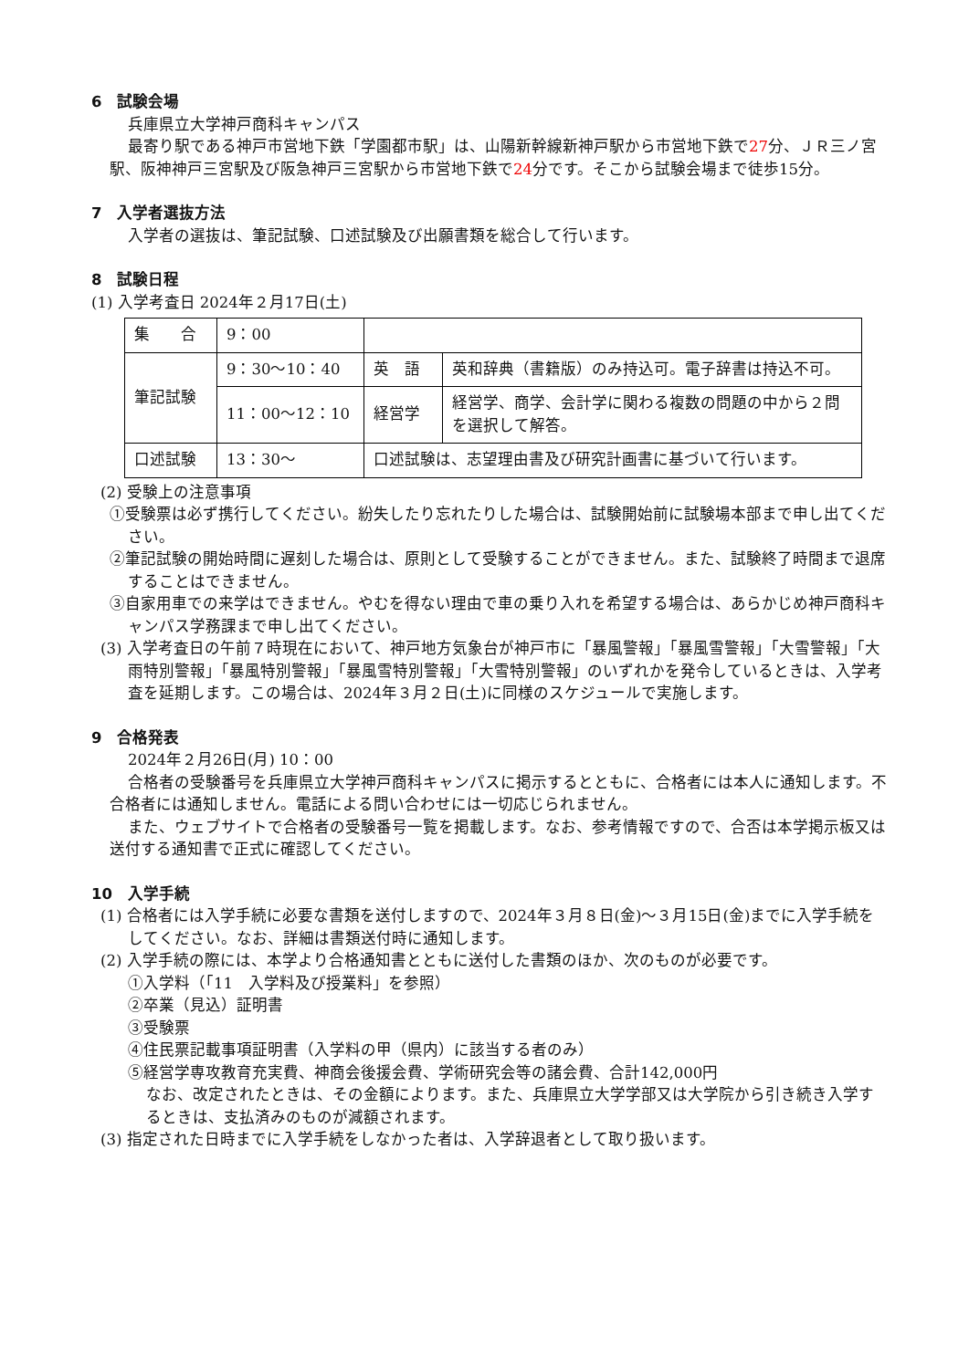6　試験会場
兵庫県立大学神戸商科キャンパス
最寄り駅である神戸市営地下鉄「学園都市駅」は、山陽新幹線新神戸駅から市営地下鉄で27分、ＪＲ三ノ宮駅、阪神神戸三宮駅及び阪急神戸三宮駅から市営地下鉄で24分です。そこから試験会場まで徒歩15分。
7　入学者選抜方法
入学者の選抜は、筆記試験、口述試験及び出願書類を総合して行います。
8　試験日程
(1) 入学考査日 2024年２月17日(土)
| 集 合 | 9：00 | | |
| 筆記試験 | 9：30～10：40 | 英 語 | 英和辞典（書籍版）のみ持込可。電子辞書は持込不可。 |
| | 11：00～12：10 | 経営学 | 経営学、商学、会計学に関わる複数の問題の中から２問を選択して解答。 |
| 口述試験 | 13：30～ | 口述試験は、志望理由書及び研究計画書に基づいて行います。 | |
(2) 受験上の注意事項
①受験票は必ず携行してください。紛失したり忘れたりした場合は、試験開始前に試験場本部まで申し出てください。
②筆記試験の開始時間に遅刻した場合は、原則として受験することができません。また、試験終了時間まで退席することはできません。
③自家用車での来学はできません。やむを得ない理由で車の乗り入れを希望する場合は、あらかじめ神戸商科キャンパス学務課まで申し出てください。
(3) 入学考査日の午前７時現在において、神戸地方気象台が神戸市に「暴風警報」「暴風雪警報」「大雪警報」「大雨特別警報」「暴風特別警報」「暴風雪特別警報」「大雪特別警報」のいずれかを発令しているときは、入学考査を延期します。この場合は、2024年３月２日(土)に同様のスケジュールで実施します。
9　合格発表
2024年２月26日(月) 10：00
合格者の受験番号を兵庫県立大学神戸商科キャンパスに掲示するとともに、合格者には本人に通知します。不合格者には通知しません。電話による問い合わせには一切応じられません。
また、ウェブサイトで合格者の受験番号一覧を掲載します。なお、参考情報ですので、合否は本学掲示板又は送付する通知書で正式に確認してください。
10　入学手続
(1) 合格者には入学手続に必要な書類を送付しますので、2024年３月８日(金)～３月15日(金)までに入学手続をしてください。なお、詳細は書類送付時に通知します。
(2) 入学手続の際には、本学より合格通知書とともに送付した書類のほか、次のものが必要です。
①入学料（「11　入学料及び授業料」を参照）
②卒業（見込）証明書
③受験票
④住民票記載事項証明書（入学料の甲（県内）に該当する者のみ）
⑤経営学専攻教育充実費、神商会後援会費、学術研究会等の諸会費、合計142,000円
なお、改定されたときは、その金額によります。また、兵庫県立大学学部又は大学院から引き続き入学するときは、支払済みのものが減額されます。
(3) 指定された日時までに入学手続をしなかった者は、入学辞退者として取り扱います。